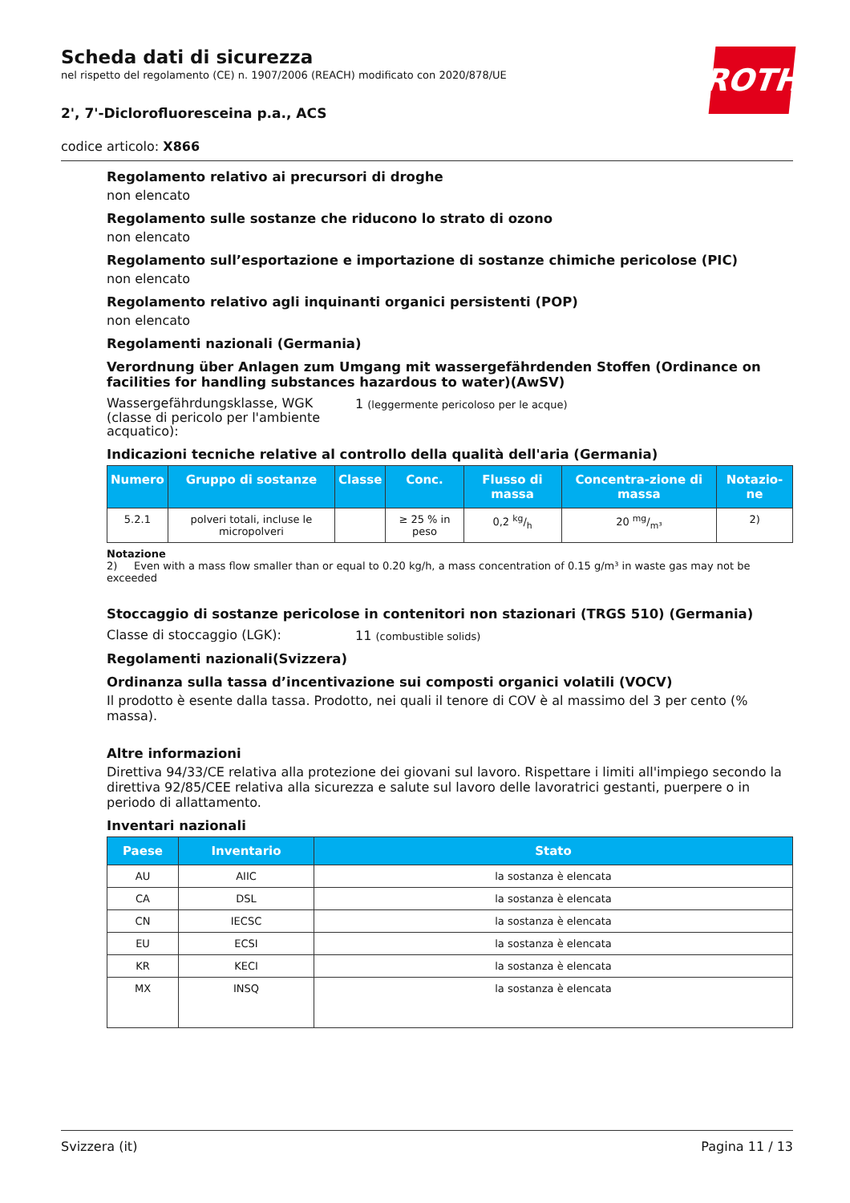ROTH
Scheda dati di sicurezza
nel rispetto del regolamento (CE) n. 1907/2006 (REACH) modificato con 2020/878/UE
2', 7'-Diclorofluoresceina p.a., ACS
codice articolo: X866
Regolamento relativo ai precursori di droghe
non elencato
Regolamento sulle sostanze che riducono lo strato di ozono
non elencato
Regolamento sull’esportazione e importazione di sostanze chimiche pericolose (PIC)
non elencato
Regolamento relativo agli inquinanti organici persistenti (POP)
non elencato
Regolamenti nazionali (Germania)
Verordnung über Anlagen zum Umgang mit wassergefährdenden Stoffen (Ordinance on facilities for handling substances hazardous to water)(AwSV)
Wassergefährdungsklasse, WGK (classe di pericolo per l'ambiente acquatico):
1 (leggermente pericoloso per le acque)
Indicazioni tecniche relative al controllo della qualità dell'aria (Germania)
| Numero | Gruppo di sostanze | Classe | Conc. | Flusso di massa | Concentra-zione di massa | Notazio-ne |
| --- | --- | --- | --- | --- | --- | --- |
| 5.2.1 | polveri totali, incluse le micropolveri | | ≥ 25 % in peso | 0,2 kg/h | 20 mg/m³ | 2) |
Notazione
2) Even with a mass flow smaller than or equal to 0.20 kg/h, a mass concentration of 0.15 g/m³ in waste gas may not be exceeded
Stoccaggio di sostanze pericolose in contenitori non stazionari (TRGS 510) (Germania)
Classe di stoccaggio (LGK):
11 (combustible solids)
Regolamenti nazionali(Svizzera)
Ordinanza sulla tassa d’incentivazione sui composti organici volatili (VOCV)
Il prodotto è esente dalla tassa. Prodotto, nei quali il tenore di COV è al massimo del 3 per cento (% massa).
Altre informazioni
Direttiva 94/33/CE relativa alla protezione dei giovani sul lavoro. Rispettare i limiti all'impiego secondo la direttiva 92/85/CEE relativa alla sicurezza e salute sul lavoro delle lavoratrici gestanti, puerpere o in periodo di allattamento.
Inventari nazionali
| Paese | Inventario | Stato |
| --- | --- | --- |
| AU | AIIC | la sostanza è elencata |
| CA | DSL | la sostanza è elencata |
| CN | IECSC | la sostanza è elencata |
| EU | ECSI | la sostanza è elencata |
| KR | KECI | la sostanza è elencata |
| MX | INSQ | la sostanza è elencata |
Svizzera (it) Pagina 11 / 13